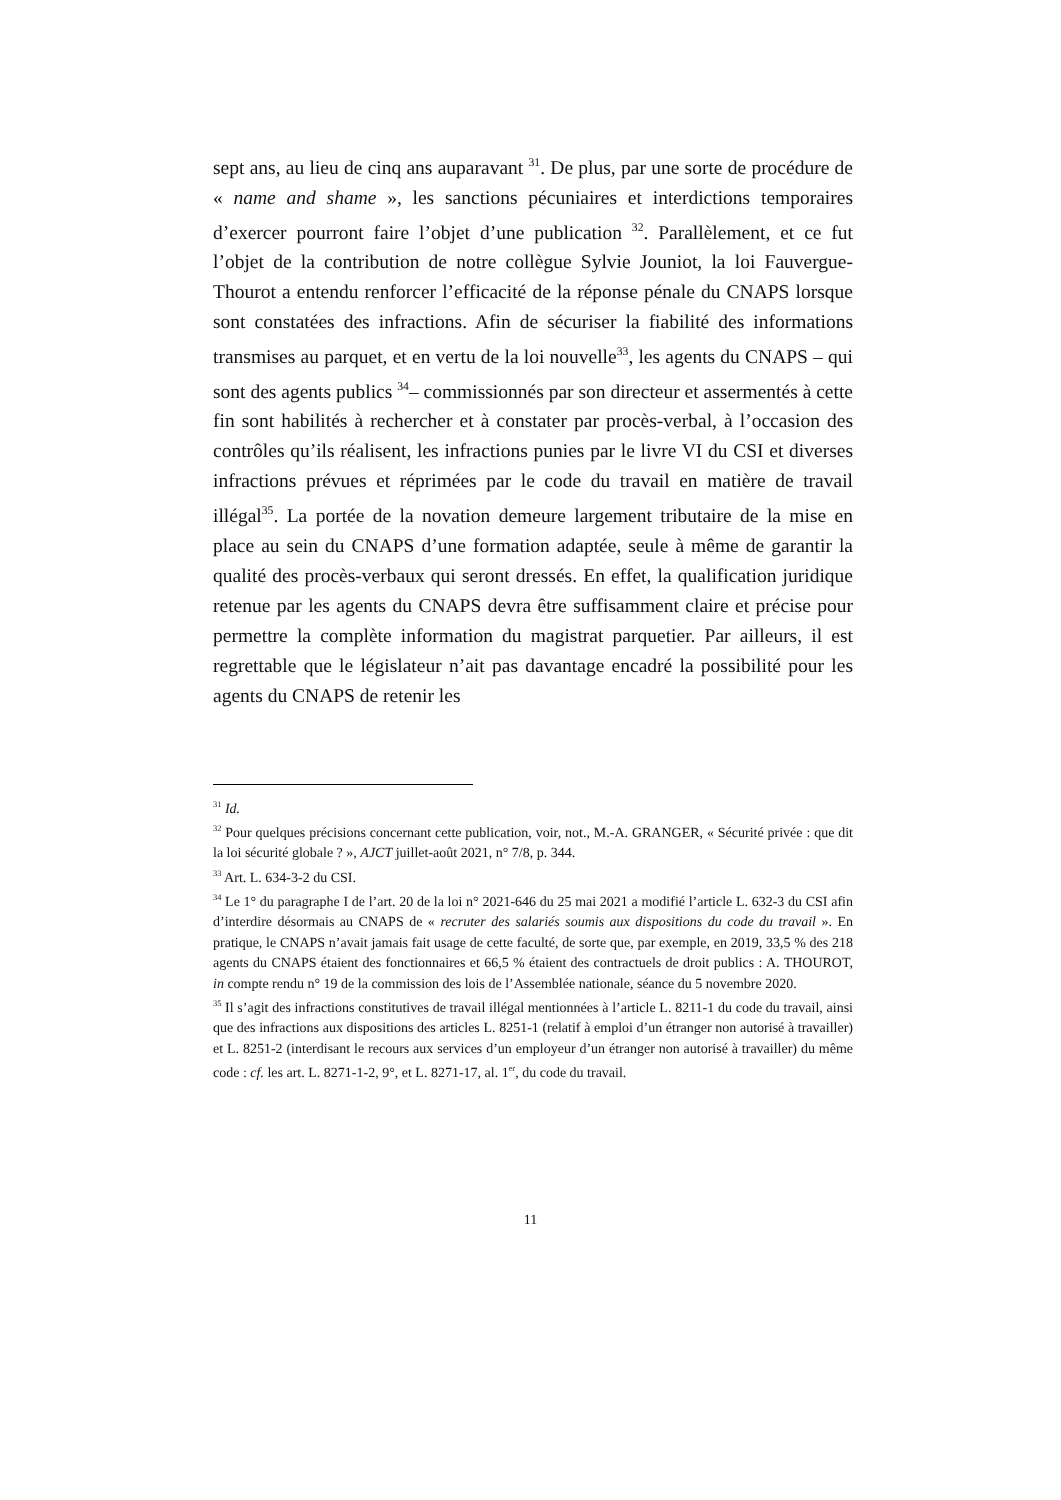sept ans, au lieu de cinq ans auparavant <sup>31</sup>. De plus, par une sorte de procédure de « name and shame », les sanctions pécuniaires et interdictions temporaires d’exercer pourront faire l’objet d’une publication <sup>32</sup>. Parallèlement, et ce fut l’objet de la contribution de notre collègue Sylvie Jouniot, la loi Fauvergue-Thourot a entendu renforcer l’efficacité de la réponse pénale du CNAPS lorsque sont constatées des infractions. Afin de sécuriser la fiabilité des informations transmises au parquet, et en vertu de la loi nouvelle<sup>33</sup>, les agents du CNAPS – qui sont des agents publics <sup>34</sup>– commissionnés par son directeur et assermentés à cette fin sont habilités à rechercher et à constater par procès-verbal, à l’occasion des contrôles qu’ils réalisent, les infractions punies par le livre VI du CSI et diverses infractions prévues et réprimées par le code du travail en matière de travail illégal<sup>35</sup>. La portée de la novation demeure largement tributaire de la mise en place au sein du CNAPS d’une formation adaptée, seule à même de garantir la qualité des procès-verbaux qui seront dressés. En effet, la qualification juridique retenue par les agents du CNAPS devra être suffisamment claire et précise pour permettre la complète information du magistrat parquetier. Par ailleurs, il est regrettable que le législateur n’ait pas davantage encadré la possibilité pour les agents du CNAPS de retenir les
<sup>31</sup> Id.
<sup>32</sup> Pour quelques précisions concernant cette publication, voir, not., M.-A. GRANGER, « Sécurité privée : que dit la loi sécurité globale ? », AJCT juillet-août 2021, n° 7/8, p. 344.
<sup>33</sup> Art. L. 634-3-2 du CSI.
<sup>34</sup> Le 1° du paragraphe I de l’art. 20 de la loi n° 2021-646 du 25 mai 2021 a modifié l’article L. 632-3 du CSI afin d’interdire désormais au CNAPS de « recruter des salariés soumis aux dispositions du code du travail ». En pratique, le CNAPS n’avait jamais fait usage de cette faculté, de sorte que, par exemple, en 2019, 33,5 % des 218 agents du CNAPS étaient des fonctionnaires et 66,5 % étaient des contractuels de droit publics : A. THOUROT, in compte rendu n° 19 de la commission des lois de l’Assemblée nationale, séance du 5 novembre 2020.
<sup>35</sup> Il s’agit des infractions constitutives de travail illégal mentionnées à l’article L. 8211-1 du code du travail, ainsi que des infractions aux dispositions des articles L. 8251-1 (relatif à emploi d’un étranger non autorisé à travailler) et L. 8251-2 (interdisant le recours aux services d’un employeur d’un étranger non autorisé à travailler) du même code : cf. les art. L. 8271-1-2, 9°, et L. 8271-17, al. 1<sup>er</sup>, du code du travail.
11